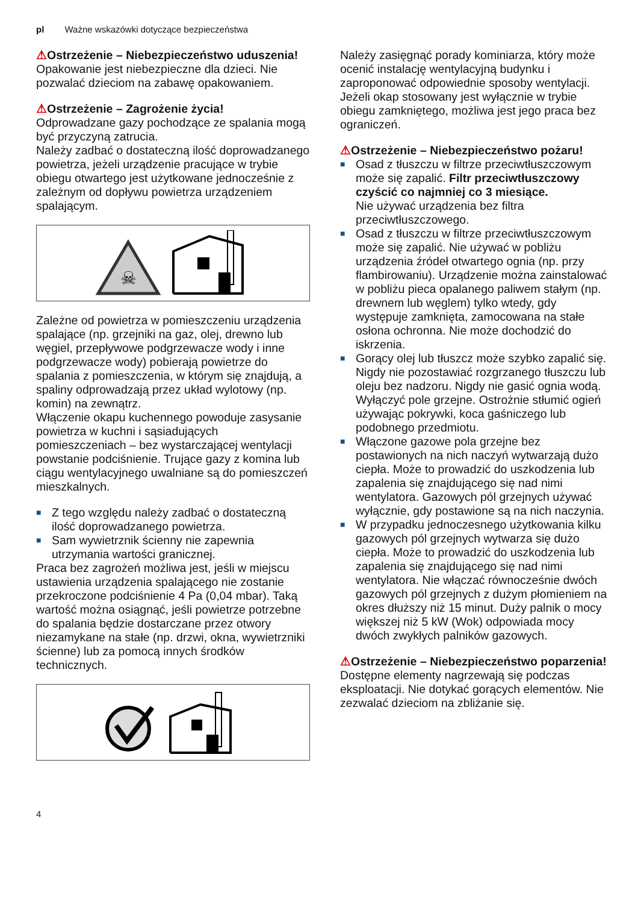pl Ważne wskazówki dotyczące bezpieczeństwa
⚠Ostrzeżenie – Niebezpieczeństwo uduszenia!
Opakowanie jest niebezpieczne dla dzieci. Nie pozwalać dzieciom na zabawę opakowaniem.
⚠Ostrzeżenie – Zagrożenie życia!
Odprowadzane gazy pochodzące ze spalania mogą być przyczyną zatrucia.
Należy zadbać o dostateczną ilość doprowadzanego powietrza, jeżeli urządzenie pracujące w trybie obiegu otwartego jest użytkowane jednocześnie z zależnym od dopływu powietrza urządzeniem spalającym.
☠
Zależne od powietrza w pomieszczeniu urządzenia spalające (np. grzejniki na gaz, olej, drewno lub węgiel, przepływowe podgrzewacze wody i inne podgrzewacze wody) pobierają powietrze do spalania z pomieszczenia, w którym się znajdują, a spaliny odprowadzają przez układ wylotowy (np. komin) na zewnątrz.
Włączenie okapu kuchennego powoduje zasysanie powietrza w kuchni i sąsiadujących pomieszczeniach – bez wystarczającej wentylacji powstanie podciśnienie. Trujące gazy z komina lub ciągu wentylacyjnego uwalniane są do pomieszczeń mieszkalnych.
■ Z tego względu należy zadbać o dostateczną ilość doprowadzanego powietrza.
■ Sam wywietrznik ścienny nie zapewnia utrzymania wartości granicznej.
Praca bez zagrożeń możliwa jest, jeśli w miejscu ustawienia urządzenia spalającego nie zostanie przekroczone podciśnienie 4 Pa (0,04 mbar). Taką wartość można osiągnąć, jeśli powietrze potrzebne do spalania będzie dostarczane przez otwory niezamykane na stałe (np. drzwi, okna, wywietrzniki ścienne) lub za pomocą innych środków technicznych.
Należy zasięgnąć porady kominiarza, który może ocenić instalację wentylacyjną budynku i zaproponować odpowiednie sposoby wentylacji.
Jeżeli okap stosowany jest wyłącznie w trybie obiegu zamkniętego, możliwa jest jego praca bez ograniczeń.
⚠Ostrzeżenie – Niebezpieczeństwo pożaru!
■ Osad z tłuszczu w filtrze przeciwtłuszczowym może się zapalić. Filtr przeciwtłuszczowy czyścić co najmniej co 3 miesiące.
Nie używać urządzenia bez filtra przeciwtłuszczowego.
■ Osad z tłuszczu w filtrze przeciwtłuszczowym może się zapalić. Nie używać w pobliżu urządzenia źródeł otwartego ognia (np. przy flambirowaniu). Urządzenie można zainstalować w pobliżu pieca opalanego paliwem stałym (np. drewnem lub węglem) tylko wtedy, gdy występuje zamknięta, zamocowana na stałe osłona ochronna. Nie może dochodzić do iskrzenia.
■ Gorący olej lub tłuszcz może szybko zapalić się. Nigdy nie pozostawiać rozgrzanego tłuszczu lub oleju bez nadzoru. Nigdy nie gasić ognia wodą. Wyłączyć pole grzejne. Ostrożnie stłumić ogień używając pokrywki, koca gaśniczego lub podobnego przedmiotu.
■ Włączone gazowe pola grzejne bez postawionych na nich naczyń wytwarzają dużo ciepła. Może to prowadzić do uszkodzenia lub zapalenia się znajdującego się nad nimi wentylatora. Gazowych pól grzejnych używać wyłącznie, gdy postawione są na nich naczynia.
■ W przypadku jednoczesnego użytkowania kilku gazowych pól grzejnych wytwarza się dużo ciepła. Może to prowadzić do uszkodzenia lub zapalenia się znajdującego się nad nimi wentylatora. Nie włączać równocześnie dwóch gazowych pól grzejnych z dużym płomieniem na okres dłuższy niż 15 minut. Duży palnik o mocy większej niż 5 kW (Wok) odpowiada mocy dwóch zwykłych palników gazowych.
⚠Ostrzeżenie – Niebezpieczeństwo poparzenia!
Dostępne elementy nagrzewają się podczas eksploatacji. Nie dotykać gorących elementów. Nie zezwalać dzieciom na zbliżanie się.
4